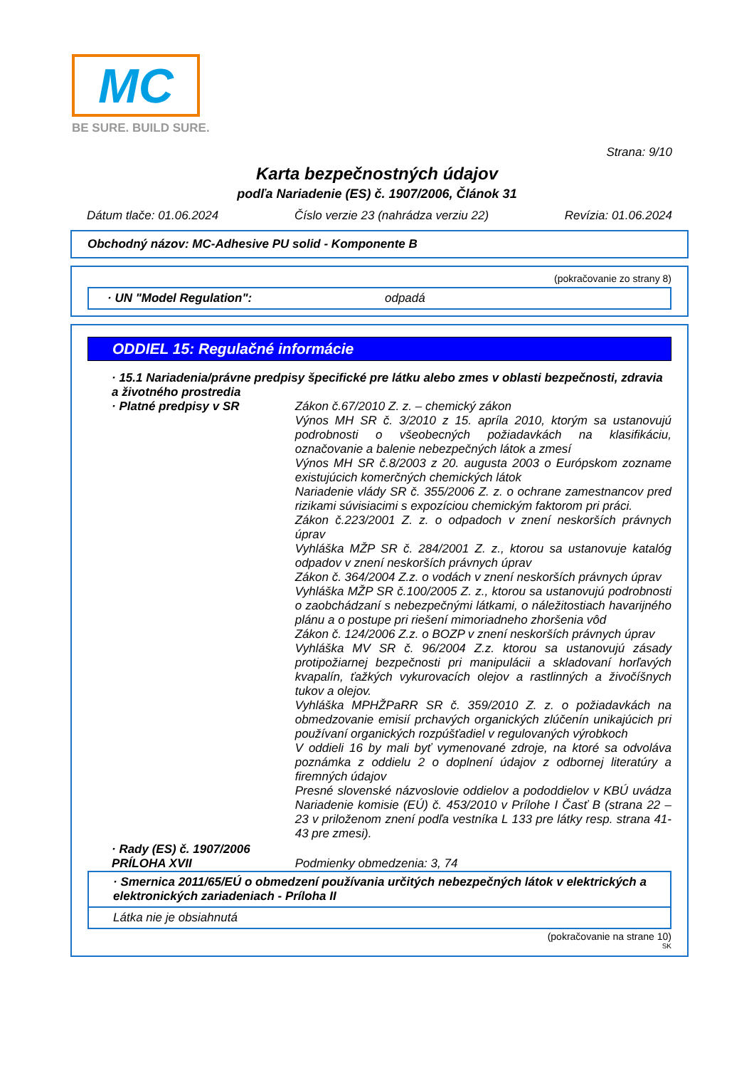MC
BE SURE. BUILD SURE.
Strana: 9/10
Karta bezpečnostných údajov
podľa Nariadenie (ES) č. 1907/2006, Článok 31
Dátum tlače: 01.06.2024 Číslo verzie 23 (nahrádza verziu 22) Revízia: 01.06.2024
Obchodný názov: MC-Adhesive PU solid - Komponente B
(pokračovanie zo strany 8)
· UN "Model Regulation": odpadá
ODDIEL 15: Regulačné informácie
· 15.1 Nariadenia/právne predpisy špecifické pre látku alebo zmes v oblasti bezpečnosti, zdravia a životného prostredia
· Platné predpisy v SR Zákon č.67/2010 Z. z. – chemický zákon
Výnos MH SR č. 3/2010 z 15. apríla 2010, ktorým sa ustanovujú podrobnosti o všeobecných požiadavkách na klasifikáciu, označovanie a balenie nebezpečných látok a zmesí
Výnos MH SR č.8/2003 z 20. augusta 2003 o Európskom zozname existujúcich komerčných chemických látok
Nariadenie vlády SR č. 355/2006 Z. z. o ochrane zamestnancov pred rizikami súvisiacimi s expozíciou chemickým faktorom pri práci.
Zákon č.223/2001 Z. z. o odpadoch v znení neskorších právnych úprav
Vyhláška MŽP SR č. 284/2001 Z. z., ktorou sa ustanovuje katalóg odpadov v znení neskorších právnych úprav
Zákon č. 364/2004 Z.z. o vodách v znení neskorších právnych úprav
Vyhláška MŽP SR č.100/2005 Z. z., ktorou sa ustanovujú podrobnosti o zaobchádzaní s nebezpečnými látkami, o náležitostiach havarijného plánu a o postupe pri riešení mimoriadneho zhoršenia vôd
Zákon č. 124/2006 Z.z. o BOZP v znení neskorších právnych úprav
Vyhláška MV SR č. 96/2004 Z.z. ktorou sa ustanovujú zásady protipožiarnej bezpečnosti pri manipulácii a skladovaní horľavých kvapalín, ťažkých vykurovacích olejov a rastlinných a živočíšnych tukov a olejov.
Vyhláška MPHŽPaRR SR č. 359/2010 Z. z. o požiadavkách na obmedzovanie emisií prchavých organických zlúčenín unikajúcich pri používaní organických rozpúšťadiel v regulovaných výrobkoch
V oddieli 16 by mali byť vymenované zdroje, na ktoré sa odvoláva poznámka z oddielu 2 o doplnení údajov z odbornej literatúry a firemných údajov
Presné slovenské názvoslovie oddielov a pododdielov v KBÚ uvádza Nariadenie komisie (EÚ) č. 453/2010 v Prílohe I Časť B (strana 22 –23 v priloženom znení podľa vestníka L 133 pre látky resp. strana 41-43 pre zmesi).
· Rady (ES) č. 1907/2006
PRÍLOHA XVII
Podmienky obmedzenia: 3, 74
· Smernica 2011/65/EÚ o obmedzení používania určitých nebezpečných látok v elektrických a elektronických zariadeniach - Príloha II
Látka nie je obsiahnutá
(pokračovanie na strane 10)
SK